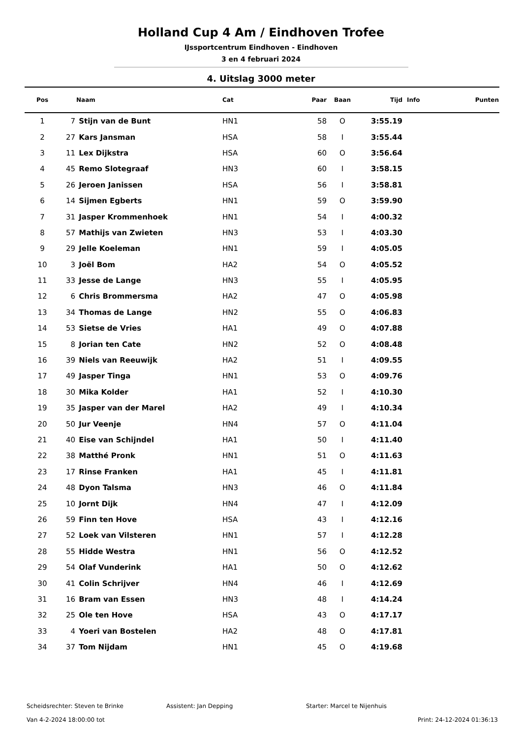Holland Cup 4 Am / Eindhoven Trofee
IJssportcentrum Eindhoven - Eindhoven
3 en 4 februari 2024
4. Uitslag 3000 meter
| Pos | | Naam | Cat | Paar | Baan | Tijd | Info | Punten |
| --- | --- | --- | --- | --- | --- | --- | --- | --- |
| 1 | 7 | Stijn van de Bunt | HN1 | 58 | O | 3:55.19 | | |
| 2 | 27 | Kars Jansman | HSA | 58 | I | 3:55.44 | | |
| 3 | 11 | Lex Dijkstra | HSA | 60 | O | 3:56.64 | | |
| 4 | 45 | Remo Slotegraaf | HN3 | 60 | I | 3:58.15 | | |
| 5 | 26 | Jeroen Janissen | HSA | 56 | I | 3:58.81 | | |
| 6 | 14 | Sijmen Egberts | HN1 | 59 | O | 3:59.90 | | |
| 7 | 31 | Jasper Krommenhoek | HN1 | 54 | I | 4:00.32 | | |
| 8 | 57 | Mathijs van Zwieten | HN3 | 53 | I | 4:03.30 | | |
| 9 | 29 | Jelle Koeleman | HN1 | 59 | I | 4:05.05 | | |
| 10 | 3 | Joël Bom | HA2 | 54 | O | 4:05.52 | | |
| 11 | 33 | Jesse de Lange | HN3 | 55 | I | 4:05.95 | | |
| 12 | 6 | Chris Brommersma | HA2 | 47 | O | 4:05.98 | | |
| 13 | 34 | Thomas de Lange | HN2 | 55 | O | 4:06.83 | | |
| 14 | 53 | Sietse de Vries | HA1 | 49 | O | 4:07.88 | | |
| 15 | 8 | Jorian ten Cate | HN2 | 52 | O | 4:08.48 | | |
| 16 | 39 | Niels van Reeuwijk | HA2 | 51 | I | 4:09.55 | | |
| 17 | 49 | Jasper Tinga | HN1 | 53 | O | 4:09.76 | | |
| 18 | 30 | Mika Kolder | HA1 | 52 | I | 4:10.30 | | |
| 19 | 35 | Jasper van der Marel | HA2 | 49 | I | 4:10.34 | | |
| 20 | 50 | Jur Veenje | HN4 | 57 | O | 4:11.04 | | |
| 21 | 40 | Eise van Schijndel | HA1 | 50 | I | 4:11.40 | | |
| 22 | 38 | Matthé Pronk | HN1 | 51 | O | 4:11.63 | | |
| 23 | 17 | Rinse Franken | HA1 | 45 | I | 4:11.81 | | |
| 24 | 48 | Dyon Talsma | HN3 | 46 | O | 4:11.84 | | |
| 25 | 10 | Jornt Dijk | HN4 | 47 | I | 4:12.09 | | |
| 26 | 59 | Finn ten Hove | HSA | 43 | I | 4:12.16 | | |
| 27 | 52 | Loek van Vilsteren | HN1 | 57 | I | 4:12.28 | | |
| 28 | 55 | Hidde Westra | HN1 | 56 | O | 4:12.52 | | |
| 29 | 54 | Olaf Vunderink | HA1 | 50 | O | 4:12.62 | | |
| 30 | 41 | Colin Schrijver | HN4 | 46 | I | 4:12.69 | | |
| 31 | 16 | Bram van Essen | HN3 | 48 | I | 4:14.24 | | |
| 32 | 25 | Ole ten Hove | HSA | 43 | O | 4:17.17 | | |
| 33 | 4 | Yoeri van Bostelen | HA2 | 48 | O | 4:17.81 | | |
| 34 | 37 | Tom Nijdam | HN1 | 45 | O | 4:19.68 | | |
Scheidsrechter: Steven te Brinke Assistent: Jan Depping Starter: Marcel te Nijenhuis
Van 4-2-2024 18:00:00 tot Print: 24-12-2024 01:36:13